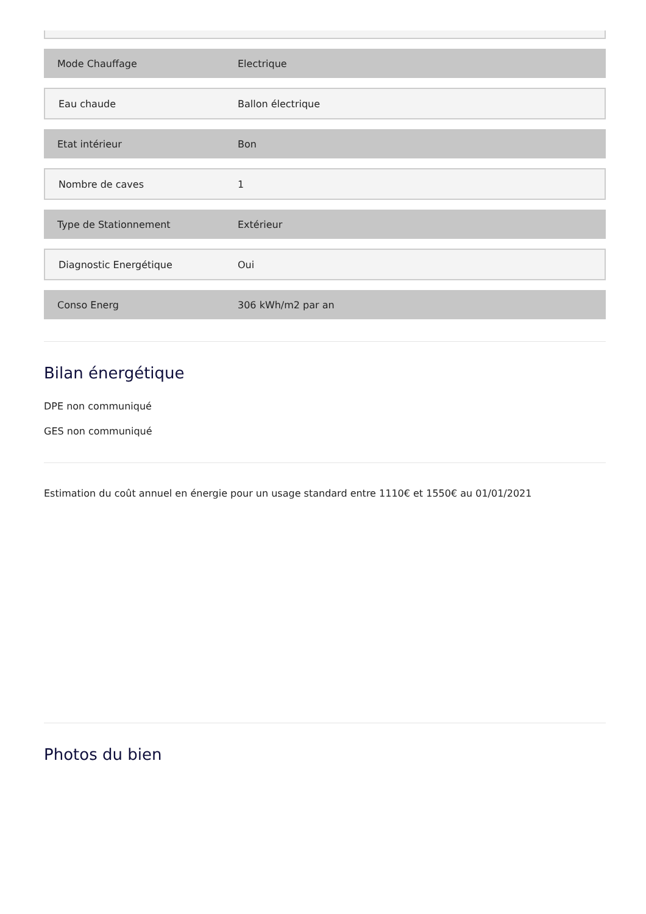| Mode Chauffage | Electrique |
| Eau chaude | Ballon électrique |
| Etat intérieur | Bon |
| Nombre de caves | 1 |
| Type de Stationnement | Extérieur |
| Diagnostic Energétique | Oui |
| Conso Energ | 306 kWh/m2 par an |
Bilan énergétique
DPE non communiqué
GES non communiqué
Estimation du coût annuel en énergie pour un usage standard entre 1110€ et 1550€ au 01/01/2021
Photos du bien